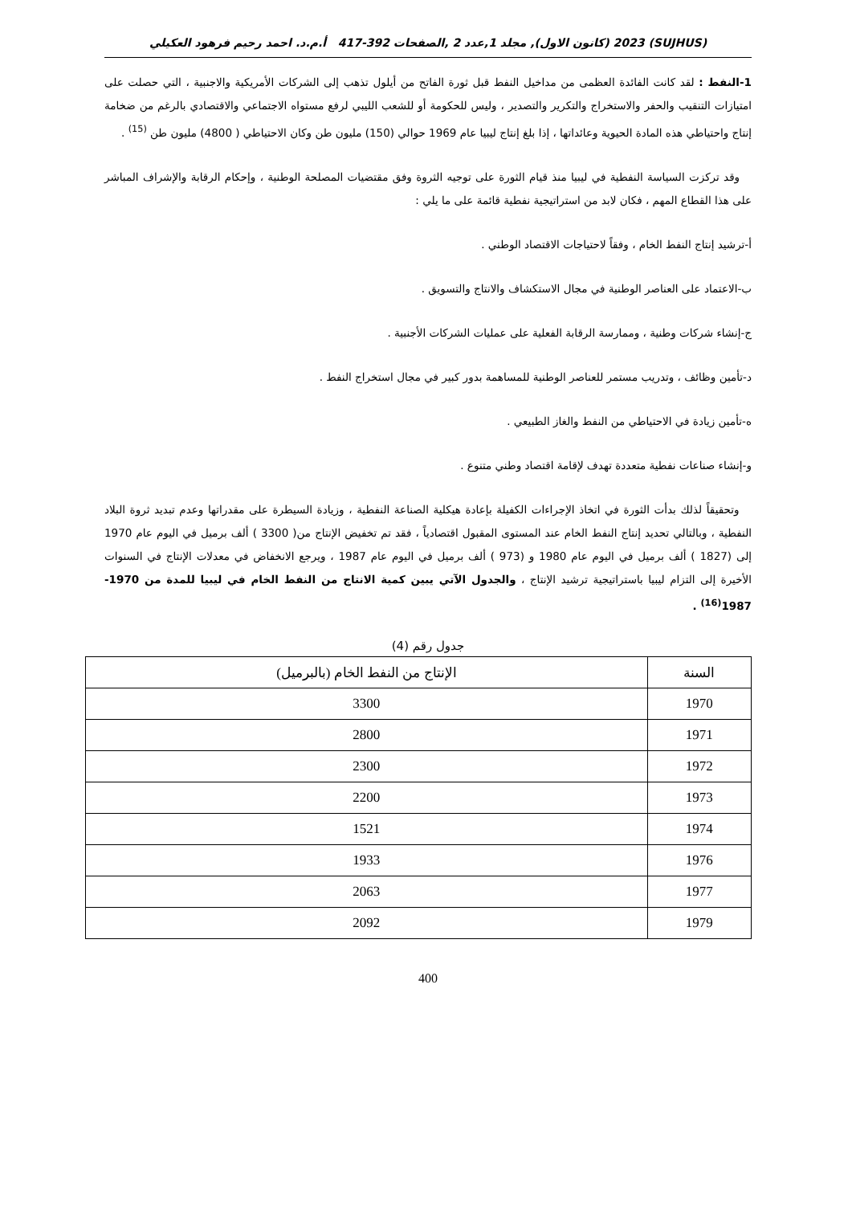(SUJHUS) 2023 (كانون الاول), مجلد 1,عدد 2 ,الصفحات 392-417 أ.م.د. احمد رحيم فرهود العكيلي
1-النفط : لقد كانت الفائدة العظمى من مداخيل النفط قبل ثورة الفاتح من أيلول تذهب إلى الشركات الأمريكية والاجنبية ، التي حصلت على امتيازات التنقيب والحفر والاستخراج والتكرير والتصدير ، وليس للحكومة أو للشعب الليبي لرفع مستواه الاجتماعي والاقتصادي بالرغم من ضخامة إنتاج واحتياطي هذه المادة الحيوية وعائداتها ، إذا بلغ إنتاج ليبيا عام 1969 حوالي (150) مليون طن وكان الاحتياطي ( 4800) مليون طن <sup>(15)</sup> .
وقد تركزت السياسة النفطية في ليبيا منذ قيام الثورة على توجيه الثروة وفق مقتضيات المصلحة الوطنية ، وإحكام الرقابة والإشراف المباشر على هذا القطاع المهم ، فكان لابد من استراتيجية نفطية قائمة على ما يلي :
أ-ترشيد إنتاج النفط الخام ، وفقاً لاحتياجات الاقتصاد الوطني .
ب-الاعتماد على العناصر الوطنية في مجال الاستكشاف والانتاج والتسويق .
ج-إنشاء شركات وطنية ، وممارسة الرقابة الفعلية على عمليات الشركات الأجنبية .
د-تأمين وظائف ، وتدريب مستمر للعناصر الوطنية للمساهمة بدور كبير في مجال استخراج النفط .
ه-تأمين زيادة في الاحتياطي من النفط والغاز الطبيعي .
و-إنشاء صناعات نفطية متعددة تهدف لإقامة اقتصاد وطني متنوع .
وتحقيقاً لذلك بدأت الثورة في اتخاذ الإجراءات الكفيلة بإعادة هيكلية الصناعة النفطية ، وزيادة السيطرة على مقدراتها وعدم تبديد ثروة البلاد النفطية ، وبالتالي تحديد إنتاج النفط الخام عند المستوى المقبول اقتصادياً ، فقد تم تخفيض الإنتاج من( 3300 ) ألف برميل في اليوم عام 1970 إلى (1827 ) ألف برميل في اليوم عام 1980 و (973 ) ألف برميل في اليوم عام 1987 ، ويرجع الانخفاض في معدلات الإنتاج في السنوات الأخيرة إلى التزام ليبيا باستراتيجية ترشيد الإنتاج ، والجدول الآتي يبين كمية الانتاج من النفط الخام في ليبيا للمدة من 1970-1987<sup>(16)</sup> .
جدول رقم (4)
| السنة | الإنتاج من النفط الخام (بالبرميل) |
| --- | --- |
| 1970 | 3300 |
| 1971 | 2800 |
| 1972 | 2300 |
| 1973 | 2200 |
| 1974 | 1521 |
| 1976 | 1933 |
| 1977 | 2063 |
| 1979 | 2092 |
400